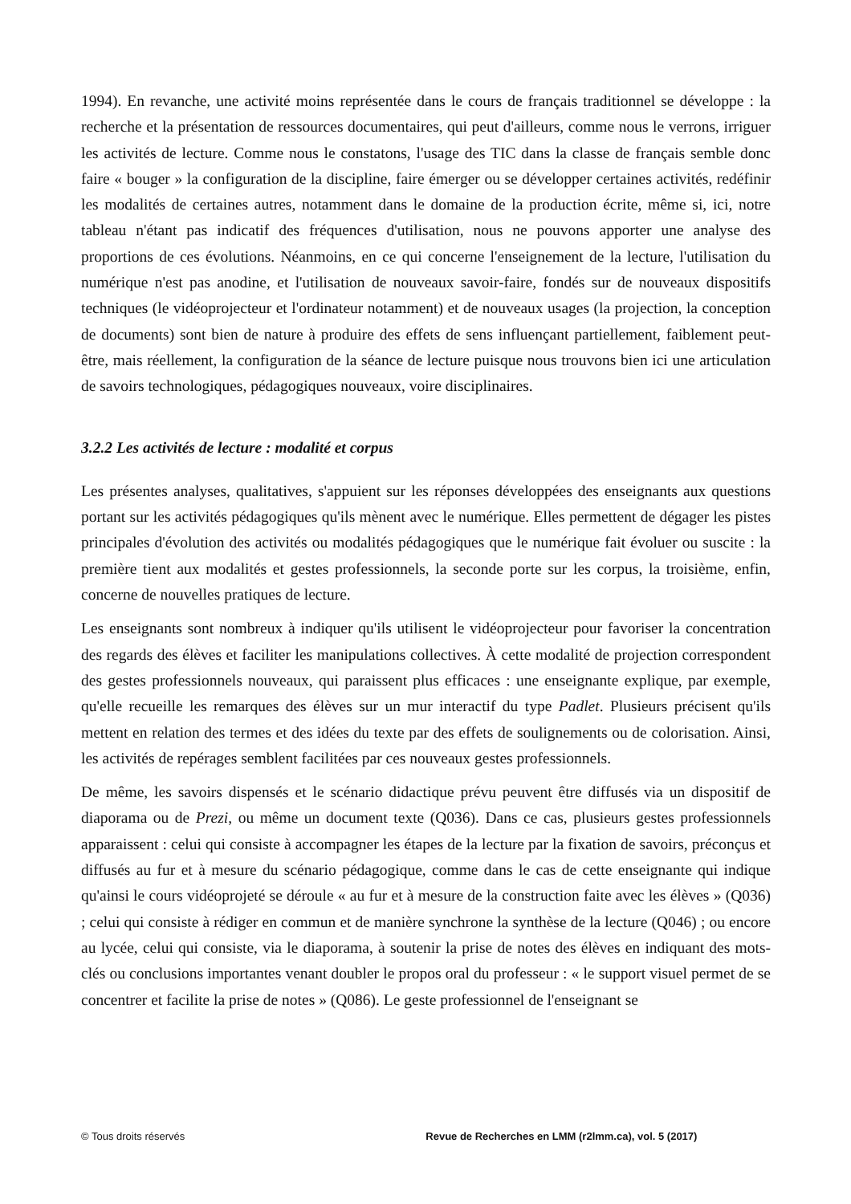1994). En revanche, une activité moins représentée dans le cours de français traditionnel se développe : la recherche et la présentation de ressources documentaires, qui peut d'ailleurs, comme nous le verrons, irriguer les activités de lecture. Comme nous le constatons, l'usage des TIC dans la classe de français semble donc faire « bouger » la configuration de la discipline, faire émerger ou se développer certaines activités, redéfinir les modalités de certaines autres, notamment dans le domaine de la production écrite, même si, ici, notre tableau n'étant pas indicatif des fréquences d'utilisation, nous ne pouvons apporter une analyse des proportions de ces évolutions. Néanmoins, en ce qui concerne l'enseignement de la lecture, l'utilisation du numérique n'est pas anodine, et l'utilisation de nouveaux savoir-faire, fondés sur de nouveaux dispositifs techniques (le vidéoprojecteur et l'ordinateur notamment) et de nouveaux usages (la projection, la conception de documents) sont bien de nature à produire des effets de sens influençant partiellement, faiblement peut-être, mais réellement, la configuration de la séance de lecture puisque nous trouvons bien ici une articulation de savoirs technologiques, pédagogiques nouveaux, voire disciplinaires.
3.2.2 Les activités de lecture : modalité et corpus
Les présentes analyses, qualitatives, s'appuient sur les réponses développées des enseignants aux questions portant sur les activités pédagogiques qu'ils mènent avec le numérique. Elles permettent de dégager les pistes principales d'évolution des activités ou modalités pédagogiques que le numérique fait évoluer ou suscite : la première tient aux modalités et gestes professionnels, la seconde porte sur les corpus, la troisième, enfin, concerne de nouvelles pratiques de lecture.
Les enseignants sont nombreux à indiquer qu'ils utilisent le vidéoprojecteur pour favoriser la concentration des regards des élèves et faciliter les manipulations collectives. À cette modalité de projection correspondent des gestes professionnels nouveaux, qui paraissent plus efficaces : une enseignante explique, par exemple, qu'elle recueille les remarques des élèves sur un mur interactif du type Padlet. Plusieurs précisent qu'ils mettent en relation des termes et des idées du texte par des effets de soulignements ou de colorisation. Ainsi, les activités de repérages semblent facilitées par ces nouveaux gestes professionnels.
De même, les savoirs dispensés et le scénario didactique prévu peuvent être diffusés via un dispositif de diaporama ou de Prezi, ou même un document texte (Q036). Dans ce cas, plusieurs gestes professionnels apparaissent : celui qui consiste à accompagner les étapes de la lecture par la fixation de savoirs, préconçus et diffusés au fur et à mesure du scénario pédagogique, comme dans le cas de cette enseignante qui indique qu'ainsi le cours vidéoprojeté se déroule « au fur et à mesure de la construction faite avec les élèves » (Q036) ; celui qui consiste à rédiger en commun et de manière synchrone la synthèse de la lecture (Q046) ; ou encore au lycée, celui qui consiste, via le diaporama, à soutenir la prise de notes des élèves en indiquant des mots-clés ou conclusions importantes venant doubler le propos oral du professeur : « le support visuel permet de se concentrer et facilite la prise de notes » (Q086). Le geste professionnel de l'enseignant se
© Tous droits réservés Revue de Recherches en LMM (r2lmm.ca), vol. 5 (2017)